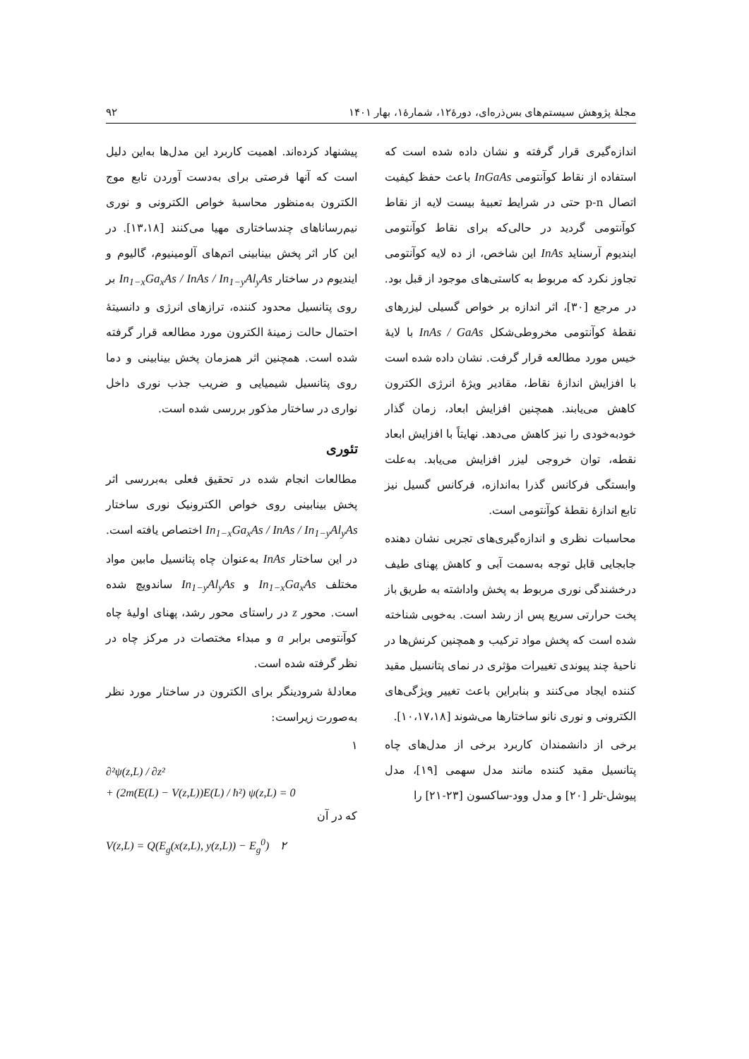مجلهٔ پژوهش سیستم‌های بس‌ذره‌ای، دورهٔ۱۲، شمارهٔ۱، بهار ۱۴۰۱ ۹۲
اندازه‌گیری قرار گرفته و نشان داده شده است که استفاده از نقاط کوآنتومی InGaAs باعث حفظ کیفیت اتصال p-n حتی در شرایط تعبیهٔ بیست لایه از نقاط کوآنتومی گردید در حالی‌که برای نقاط کوآنتومی ایندیوم آرسناید InAs این شاخص، از ده لایه کوآنتومی تجاوز نکرد که مربوط به کاستی‌های موجود از قبل بود.
در مرجع [۳۰]، اثر اندازه بر خواص گسیلی لیزرهای نقطهٔ کوآنتومی مخروطی‌شکل InAs / GaAs با لایهٔ خیس مورد مطالعه قرار گرفت. نشان داده شده است با افزایش اندازهٔ نقاط، مقادیر ویژهٔ انرژی الکترون کاهش می‌یابند. همچنین افزایش ابعاد، زمان گذار خودبه‌خودی را نیز کاهش می‌دهد. نهایتاً با افزایش ابعاد نقطه، توان خروجی لیزر افزایش می‌یابد. به‌علت وابستگی فرکانس گذرا به‌اندازه، فرکانس گسیل نیز تابع اندازهٔ نقطهٔ کوآنتومی است.
محاسبات نظری و اندازه‌گیری‌های تجربی نشان دهنده جابجایی قابل توجه به‌سمت آبی و کاهش پهنای طیف درخشندگی نوری مربوط به پخش واداشته به طریق باز پخت حرارتی سریع پس از رشد است. به‌خوبی شناخته شده است که پخش مواد ترکیب و همچنین کرنش‌ها در ناحیهٔ چند پیوندی تغییرات مؤثری در نمای پتانسیل مقید کننده ایجاد می‌کنند و بنابراین باعث تغییر ویژگی‌های الکترونی و نوری نانو ساختارها می‌شوند [۱۰،۱۷،۱۸].
برخی از دانشمندان کاربرد برخی از مدل‌های چاه پتانسیل مقید کننده مانند مدل سهمی [۱۹]، مدل پیوشل-تلر [۲۰] و مدل وود-ساکسون [۲۳-۲۱] را
پیشنهاد کرده‌اند. اهمیت کاربرد این مدل‌ها به‌این دلیل است که آنها فرصتی برای به‌دست آوردن تابع موج الکترون به‌منظور محاسبهٔ خواص الکترونی و نوری نیم‌رساناهای چندساختاری مهیا می‌کنند [۱۳،۱۸]. در این کار اثر پخش بینابینی اتم‌های آلومینیوم، گالیوم و ایندیوم در ساختار In<sub>1−x</sub>Ga<sub>x</sub>As / InAs / In<sub>1−y</sub>Al<sub>y</sub>As بر روی پتانسیل محدود کننده، ترازهای انرژی و دانسیتهٔ احتمال حالت زمینهٔ الکترون مورد مطالعه قرار گرفته شده است. همچنین اثر همزمان پخش بینابینی و دما روی پتانسیل شیمیایی و ضریب جذب نوری داخل نواری در ساختار مذکور بررسی شده است.
تئوری
مطالعات انجام شده در تحقیق فعلی به‌بررسی اثر پخش بینابینی روی خواص الکترونیک نوری ساختار In<sub>1−x</sub>Ga<sub>x</sub>As / InAs / In<sub>1−y</sub>Al<sub>y</sub>As اختصاص یافته است. در این ساختار InAs به‌عنوان چاه پتانسیل مابین مواد مختلف In<sub>1−x</sub>Ga<sub>x</sub>As و In<sub>1−y</sub>Al<sub>y</sub>As ساندویچ شده است. محور z در راستای محور رشد، پهنای اولیهٔ چاه کوآنتومی برابر a و مبداء مختصات در مرکز چاه در نظر گرفته شده است.
معادلهٔ شرودینگر برای الکترون در ساختار مورد نظر به‌صورت زیراست:
۱
∂²ψ(z,L) / ∂z²
+ (2m(E(L) − V(z,L))E(L) / ħ²) ψ(z,L) = 0
که در آن
V(z,L) = Q(E<sub>g</sub>(x(z,L), y(z,L)) − E<sub>g</sub><sup>0</sup>) ۲